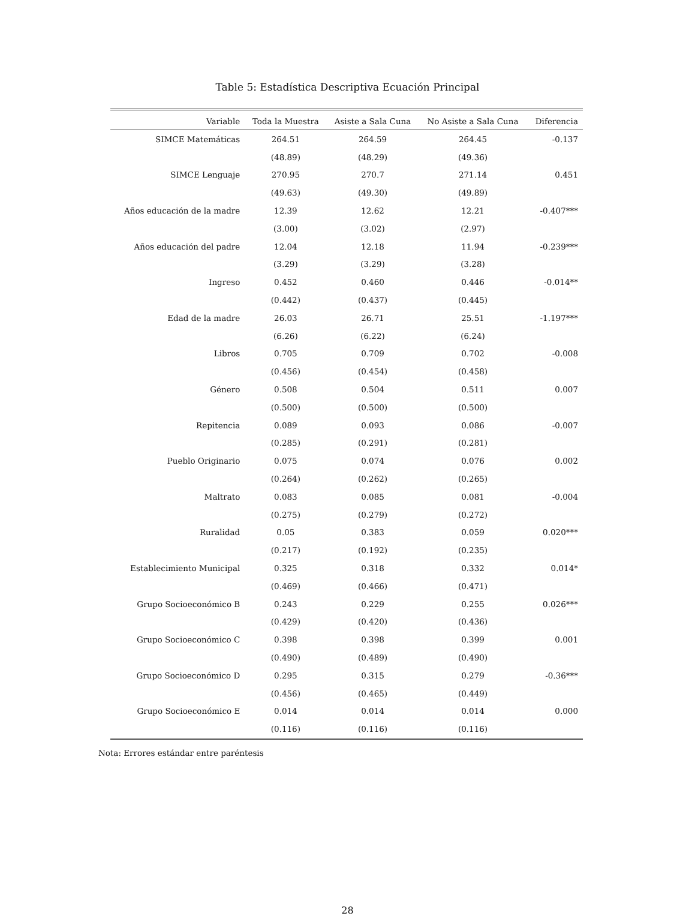Table 5: Estadística Descriptiva Ecuación Principal
| Variable | Toda la Muestra | Asiste a Sala Cuna | No Asiste a Sala Cuna | Diferencia |
| --- | --- | --- | --- | --- |
| SIMCE Matemáticas | 264.51 | 264.59 | 264.45 | -0.137 |
| | (48.89) | (48.29) | (49.36) | |
| SIMCE Lenguaje | 270.95 | 270.7 | 271.14 | 0.451 |
| | (49.63) | (49.30) | (49.89) | |
| Años educación de la madre | 12.39 | 12.62 | 12.21 | -0.407*** |
| | (3.00) | (3.02) | (2.97) | |
| Años educación del padre | 12.04 | 12.18 | 11.94 | -0.239*** |
| | (3.29) | (3.29) | (3.28) | |
| Ingreso | 0.452 | 0.460 | 0.446 | -0.014** |
| | (0.442) | (0.437) | (0.445) | |
| Edad de la madre | 26.03 | 26.71 | 25.51 | -1.197*** |
| | (6.26) | (6.22) | (6.24) | |
| Libros | 0.705 | 0.709 | 0.702 | -0.008 |
| | (0.456) | (0.454) | (0.458) | |
| Género | 0.508 | 0.504 | 0.511 | 0.007 |
| | (0.500) | (0.500) | (0.500) | |
| Repitencia | 0.089 | 0.093 | 0.086 | -0.007 |
| | (0.285) | (0.291) | (0.281) | |
| Pueblo Originario | 0.075 | 0.074 | 0.076 | 0.002 |
| | (0.264) | (0.262) | (0.265) | |
| Maltrato | 0.083 | 0.085 | 0.081 | -0.004 |
| | (0.275) | (0.279) | (0.272) | |
| Ruralidad | 0.05 | 0.383 | 0.059 | 0.020*** |
| | (0.217) | (0.192) | (0.235) | |
| Establecimiento Municipal | 0.325 | 0.318 | 0.332 | 0.014* |
| | (0.469) | (0.466) | (0.471) | |
| Grupo Socioeconómico B | 0.243 | 0.229 | 0.255 | 0.026*** |
| | (0.429) | (0.420) | (0.436) | |
| Grupo Socioeconómico C | 0.398 | 0.398 | 0.399 | 0.001 |
| | (0.490) | (0.489) | (0.490) | |
| Grupo Socioeconómico D | 0.295 | 0.315 | 0.279 | -0.36*** |
| | (0.456) | (0.465) | (0.449) | |
| Grupo Socioeconómico E | 0.014 | 0.014 | 0.014 | 0.000 |
| | (0.116) | (0.116) | (0.116) | |
Nota: Errores estándar entre paréntesis
28